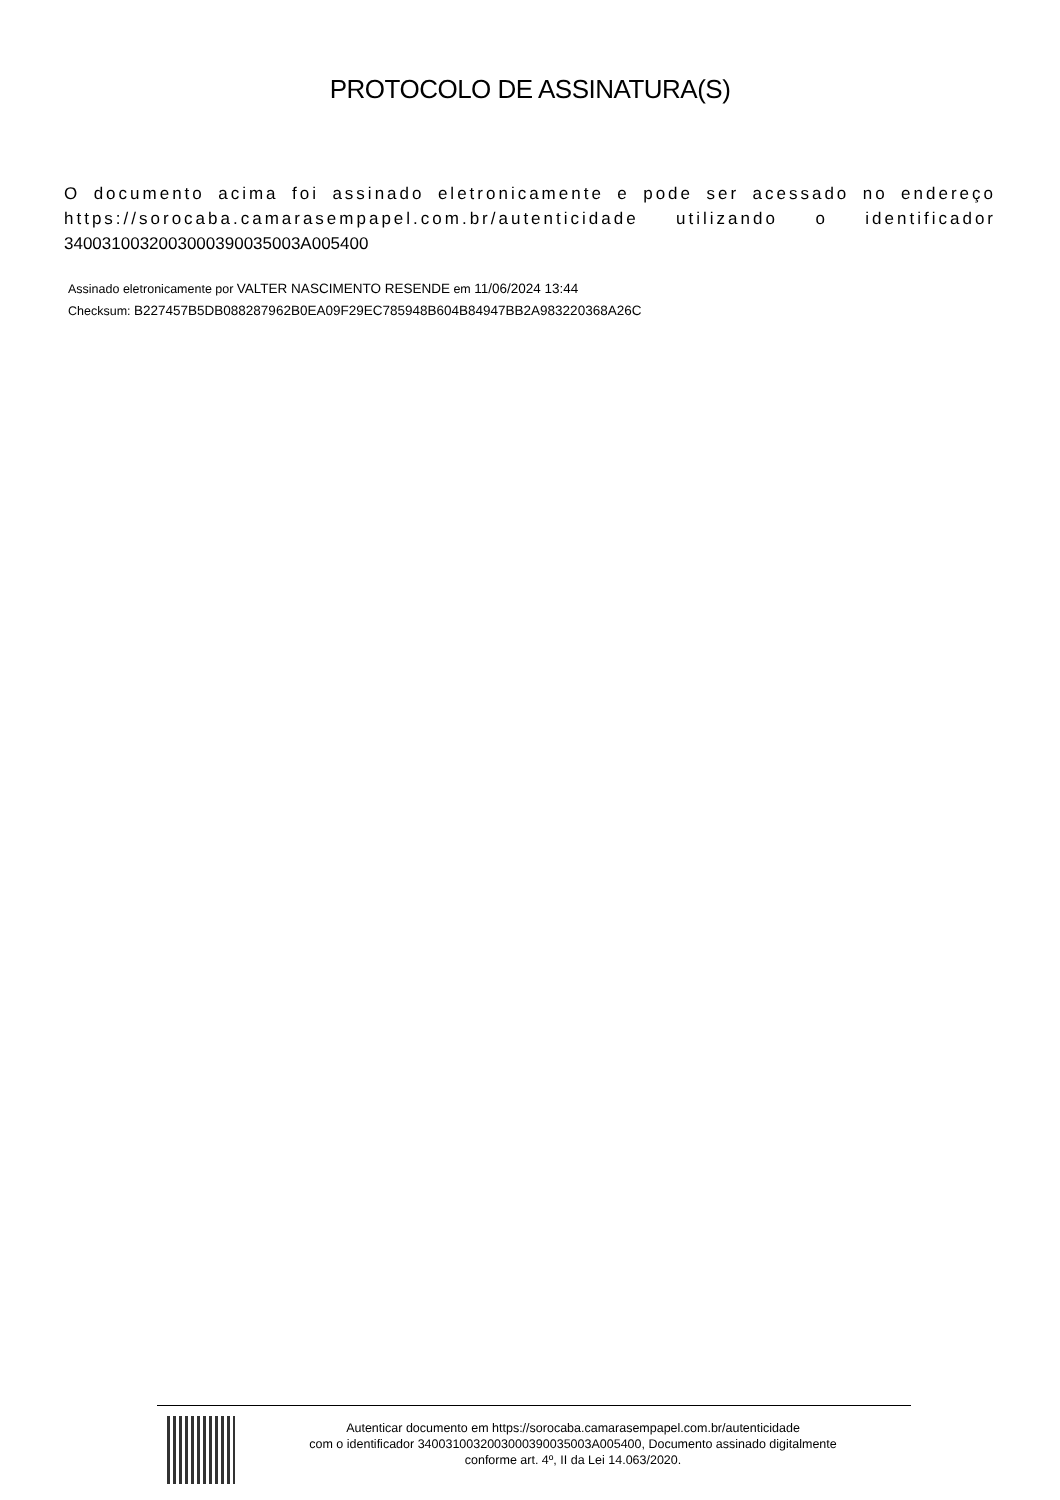PROTOCOLO DE ASSINATURA(S)
O documento acima foi assinado eletronicamente e pode ser acessado no endereço https://sorocaba.camarasempapel.com.br/autenticidade utilizando o identificador 340031003200300039003500​3A005400
Assinado eletronicamente por VALTER NASCIMENTO RESENDE em 11/06/2024 13:44
Checksum: B227457B5DB088287962B0EA09F29EC785948B604B84947BB2A983220368A26C
Autenticar documento em https://sorocaba.camarasempapel.com.br/autenticidade
com o identificador 3400310032003000390035003A005400, Documento assinado digitalmente
conforme art. 4º, II da Lei 14.063/2020.